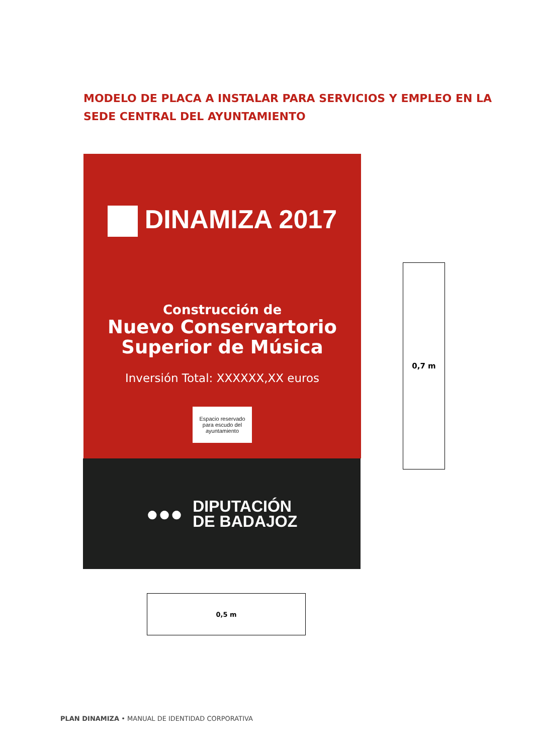MODELO DE PLACA A INSTALAR PARA SERVICIOS Y EMPLEO EN LA SEDE CENTRAL DEL AYUNTAMIENTO
DINAMIZA 2017
Construcción de
Nuevo Conservartorio
Superior de Música
Inversión Total: XXXXXX,XX euros
Espacio reservado
para escudo del
ayuntamiento
●●●
DIPUTACIÓN
DE BADAJOZ
0,7 m
0,5 m
PLAN DINAMIZA • MANUAL DE IDENTIDAD CORPORATIVA